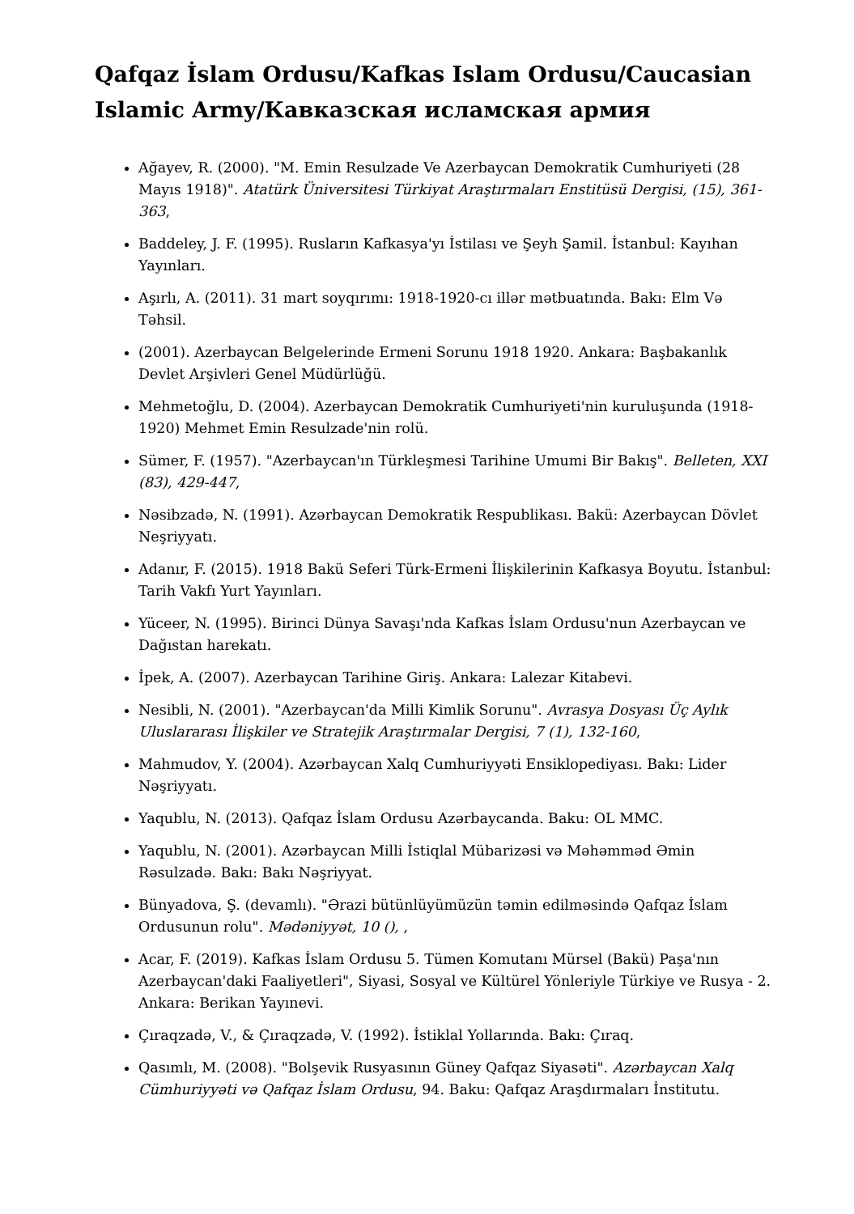Qafqaz İslam Ordusu/Kafkas Islam Ordusu/Caucasian Islamic Army/Кавказская исламская армия
Ağayev, R. (2000). "M. Emin Resulzade Ve Azerbaycan Demokratik Cumhuriyeti (28 Mayıs 1918)". Atatürk Üniversitesi Türkiyat Araştırmaları Enstitüsü Dergisi, (15), 361-363,
Baddeley, J. F. (1995). Rusların Kafkasya'yı İstilası ve Şeyh Şamil. İstanbul: Kayıhan Yayınları.
Aşırlı, A. (2011). 31 mart soyqırımı: 1918-1920-cı illər mətbuatında. Bakı: Elm Və Təhsil.
(2001). Azerbaycan Belgelerinde Ermeni Sorunu 1918 1920. Ankara: Başbakanlık Devlet Arşivleri Genel Müdürlüğü.
Mehmetoğlu, D. (2004). Azerbaycan Demokratik Cumhuriyeti'nin kuruluşunda (1918-1920) Mehmet Emin Resulzade'nin rolü.
Sümer, F. (1957). "Azerbaycan'ın Türkleşmesi Tarihine Umumi Bir Bakış". Belleten, XXI (83), 429-447,
Nəsibzadə, N. (1991). Azərbaycan Demokratik Respublikası. Bakü: Azerbaycan Dövlet Neşriyyatı.
Adanır, F. (2015). 1918 Bakü Seferi Türk-Ermeni İlişkilerinin Kafkasya Boyutu. İstanbul: Tarih Vakfı Yurt Yayınları.
Yüceer, N. (1995). Birinci Dünya Savaşı'nda Kafkas İslam Ordusu'nun Azerbaycan ve Dağıstan harekatı.
İpek, A. (2007). Azerbaycan Tarihine Giriş. Ankara: Lalezar Kitabevi.
Nesibli, N. (2001). "Azerbaycan'da Milli Kimlik Sorunu". Avrasya Dosyası Üç Aylık Uluslararası İlişkiler ve Stratejik Araştırmalar Dergisi, 7 (1), 132-160,
Mahmudov, Y. (2004). Azərbaycan Xalq Cumhuriyyəti Ensiklopediyası. Bakı: Lider Nəşriyyatı.
Yaqublu, N. (2013). Qafqaz İslam Ordusu Azərbaycanda. Baku: OL MMC.
Yaqublu, N. (2001). Azərbaycan Milli İstiqlal Mübarizəsi və Məhəmməd Əmin Rəsulzadə. Bakı: Bakı Nəşriyyat.
Bünyadova, Ş. (devamlı). "Ərazi bütünlüyümüzün təmin edilməsində Qafqaz İslam Ordusunun rolu". Mədəniyyət, 10 (), ,
Acar, F. (2019). Kafkas İslam Ordusu 5. Tümen Komutanı Mürsel (Bakü) Paşa'nın Azerbaycan'daki Faaliyetleri", Siyasi, Sosyal ve Kültürel Yönleriyle Türkiye ve Rusya - 2. Ankara: Berikan Yayınevi.
Çıraqzadə, V., & Çıraqzadə, V. (1992). İstiklal Yollarında. Bakı: Çıraq.
Qasımlı, M. (2008). "Bolşevik Rusyasının Güney Qafqaz Siyasəti". Azərbaycan Xalq Cümhuriyyəti və Qafqaz İslam Ordusu, 94. Baku: Qafqaz Araşdırmaları İnstitutu.